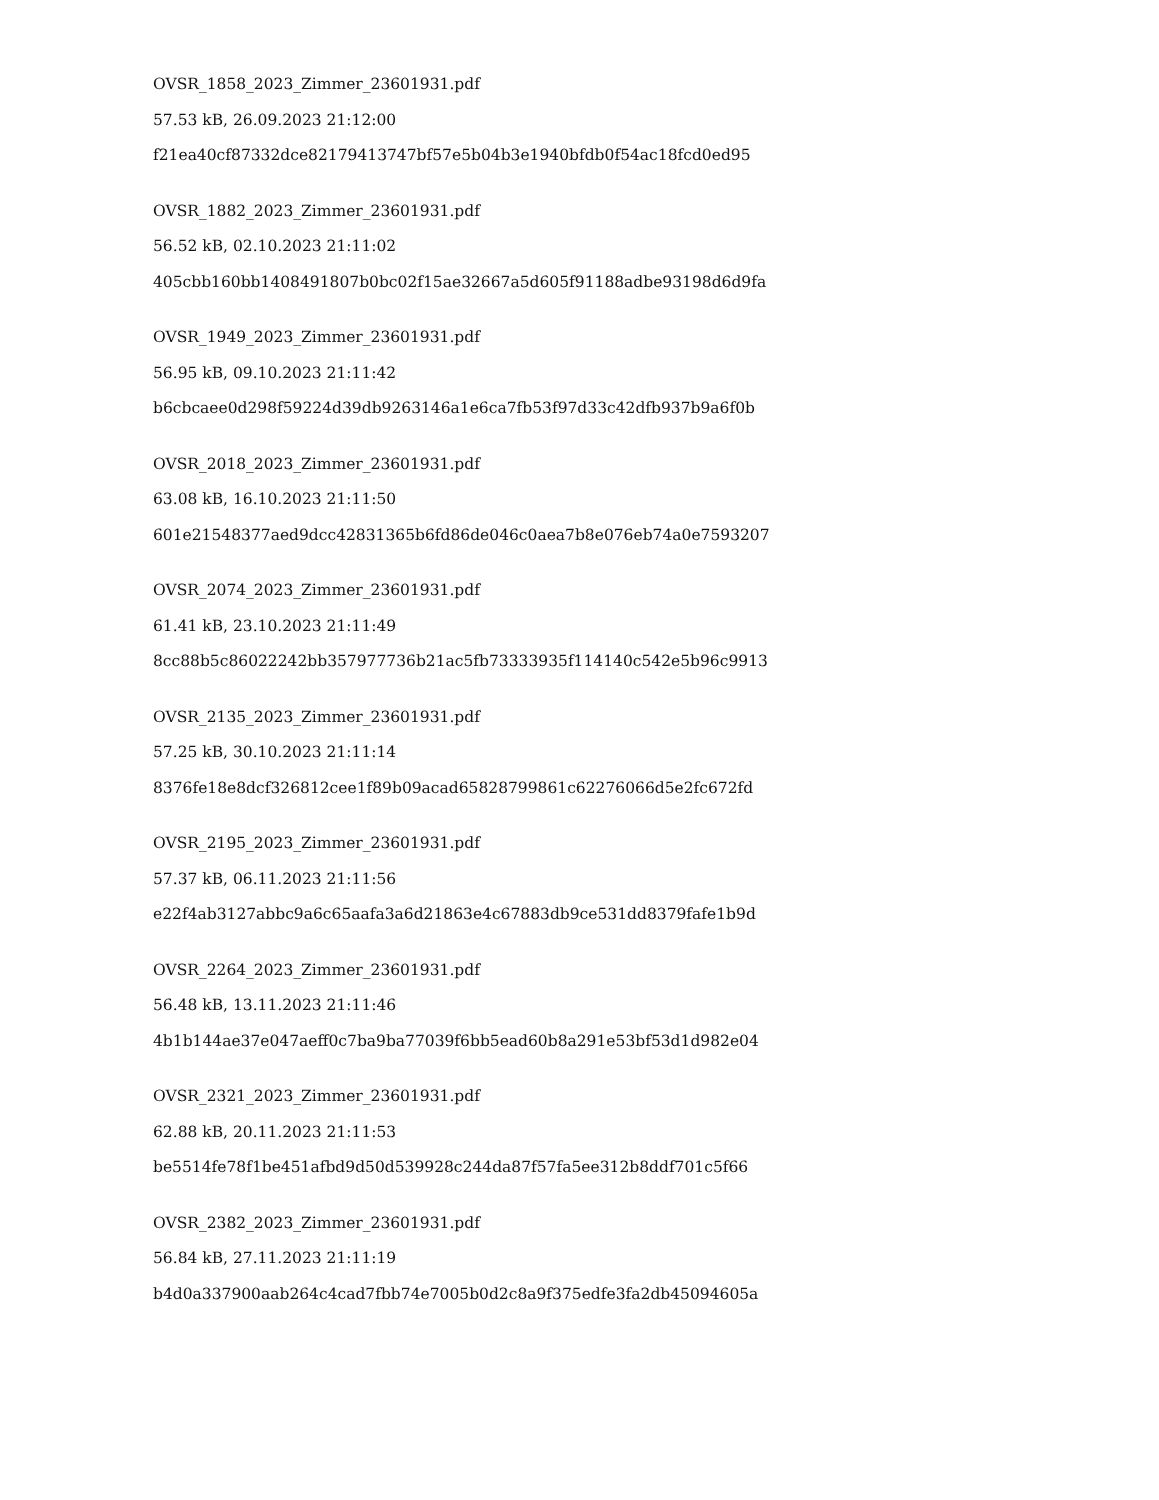OVSR_1858_2023_Zimmer_23601931.pdf
57.53 kB, 26.09.2023 21:12:00
f21ea40cf87332dce82179413747bf57e5b04b3e1940bfdb0f54ac18fcd0ed95
OVSR_1882_2023_Zimmer_23601931.pdf
56.52 kB, 02.10.2023 21:11:02
405cbb160bb1408491807b0bc02f15ae32667a5d605f91188adbe93198d6d9fa
OVSR_1949_2023_Zimmer_23601931.pdf
56.95 kB, 09.10.2023 21:11:42
b6cbcaee0d298f59224d39db9263146a1e6ca7fb53f97d33c42dfb937b9a6f0b
OVSR_2018_2023_Zimmer_23601931.pdf
63.08 kB, 16.10.2023 21:11:50
601e21548377aed9dcc42831365b6fd86de046c0aea7b8e076eb74a0e7593207
OVSR_2074_2023_Zimmer_23601931.pdf
61.41 kB, 23.10.2023 21:11:49
8cc88b5c86022242bb357977736b21ac5fb73333935f114140c542e5b96c9913
OVSR_2135_2023_Zimmer_23601931.pdf
57.25 kB, 30.10.2023 21:11:14
8376fe18e8dcf326812cee1f89b09acad65828799861c62276066d5e2fc672fd
OVSR_2195_2023_Zimmer_23601931.pdf
57.37 kB, 06.11.2023 21:11:56
e22f4ab3127abbc9a6c65aafa3a6d21863e4c67883db9ce531dd8379fafe1b9d
OVSR_2264_2023_Zimmer_23601931.pdf
56.48 kB, 13.11.2023 21:11:46
4b1b144ae37e047aeff0c7ba9ba77039f6bb5ead60b8a291e53bf53d1d982e04
OVSR_2321_2023_Zimmer_23601931.pdf
62.88 kB, 20.11.2023 21:11:53
be5514fe78f1be451afbd9d50d539928c244da87f57fa5ee312b8ddf701c5f66
OVSR_2382_2023_Zimmer_23601931.pdf
56.84 kB, 27.11.2023 21:11:19
b4d0a337900aab264c4cad7fbb74e7005b0d2c8a9f375edfe3fa2db45094605a